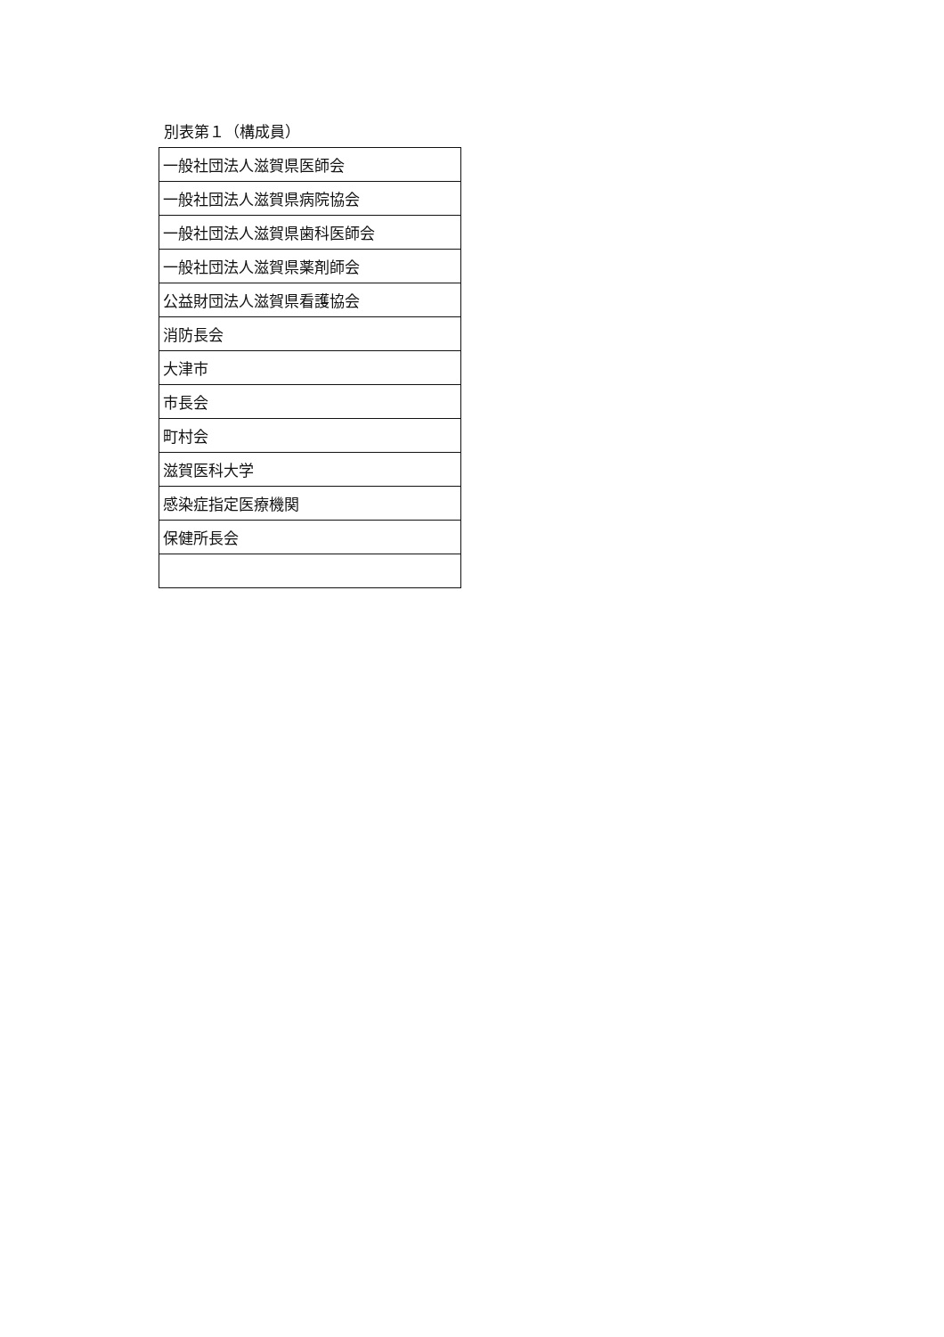別表第１（構成員）
| 一般社団法人滋賀県医師会 |
| 一般社団法人滋賀県病院協会 |
| 一般社団法人滋賀県歯科医師会 |
| 一般社団法人滋賀県薬剤師会 |
| 公益財団法人滋賀県看護協会 |
| 消防長会 |
| 大津市 |
| 市長会 |
| 町村会 |
| 滋賀医科大学 |
| 感染症指定医療機関 |
| 保健所長会 |